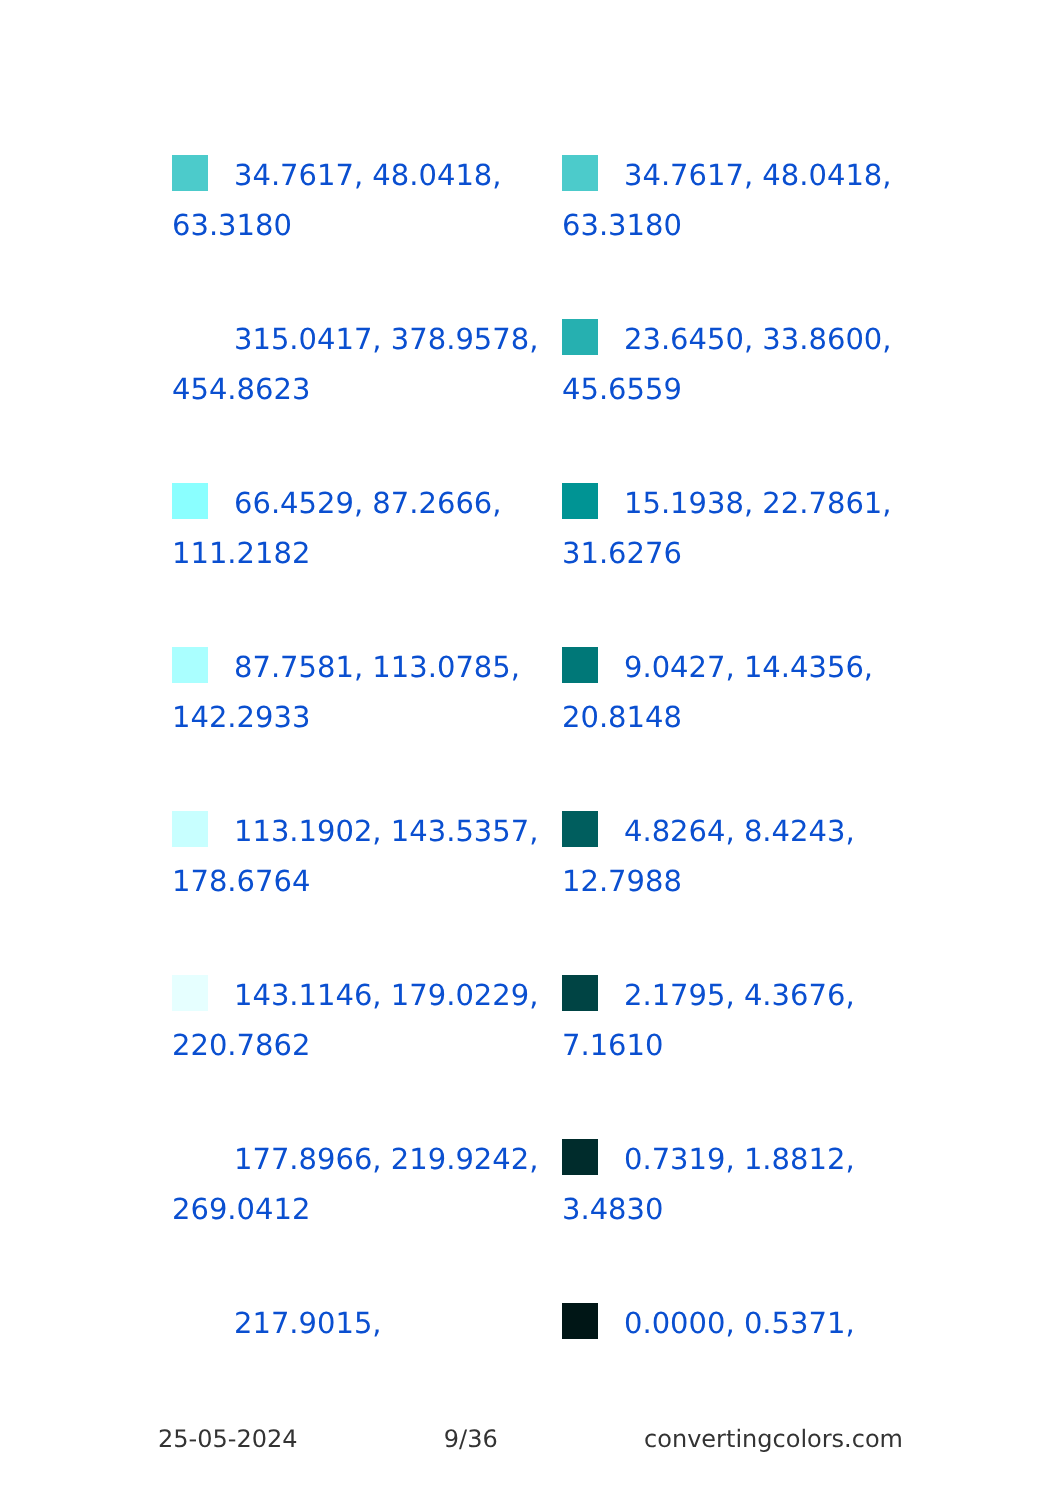34.7617, 48.0418, 63.3180
34.7617, 48.0418, 63.3180
315.0417, 378.9578, 454.8623
23.6450, 33.8600, 45.6559
66.4529, 87.2666, 111.2182
15.1938, 22.7861, 31.6276
87.7581, 113.0785, 142.2933
9.0427, 14.4356, 20.8148
113.1902, 143.5357, 178.6764
4.8264, 8.4243, 12.7988
143.1146, 179.0229, 220.7862
2.1795, 4.3676, 7.1610
177.8966, 219.9242, 269.0412
0.7319, 1.8812, 3.4830
217.9015,
0.0000, 0.5371,
25-05-2024 9/36 convertingcolors.com